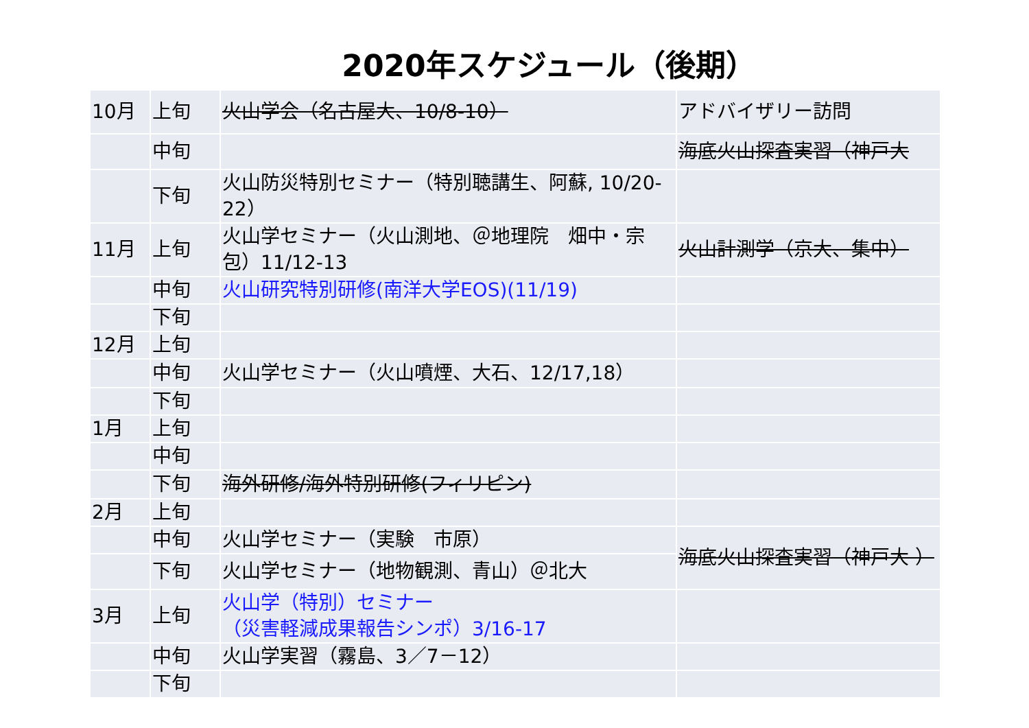2020年スケジュール（後期）
| 10月 | 上旬 | 火山学会（名古屋大、10/8-10） | アドバイザリー訪問 |
| | 中旬 | | 海底火山探査実習（神戸大 |
| | 下旬 | 火山防災特別セミナー（特別聴講生、阿蘇, 10/20-22） | |
| 11月 | 上旬 | 火山学セミナー（火山測地、＠地理院 畑中・宗包）11/12-13 | 火山計測学（京大、集中） |
| | 中旬 | 火山研究特別研修(南洋大学EOS)(11/19) | |
| | 下旬 | | |
| 12月 | 上旬 | | |
| | 中旬 | 火山学セミナー（火山噴煙、大石、12/17,18） | |
| | 下旬 | | |
| 1月 | 上旬 | | |
| | 中旬 | | |
| | 下旬 | 海外研修/海外特別研修(フィリピン) | |
| 2月 | 上旬 | | |
| | 中旬 | 火山学セミナー（実験 市原） | 海底火山探査実習（神戸大 ） |
| | 下旬 | 火山学セミナー（地物観測、青山）＠北大 | |
| 3月 | 上旬 | 火山学（特別）セミナー （災害軽減成果報告シンポ）3/16-17 | |
| | 中旬 | 火山学実習（霧島、3／7－12） | |
| | 下旬 | | |